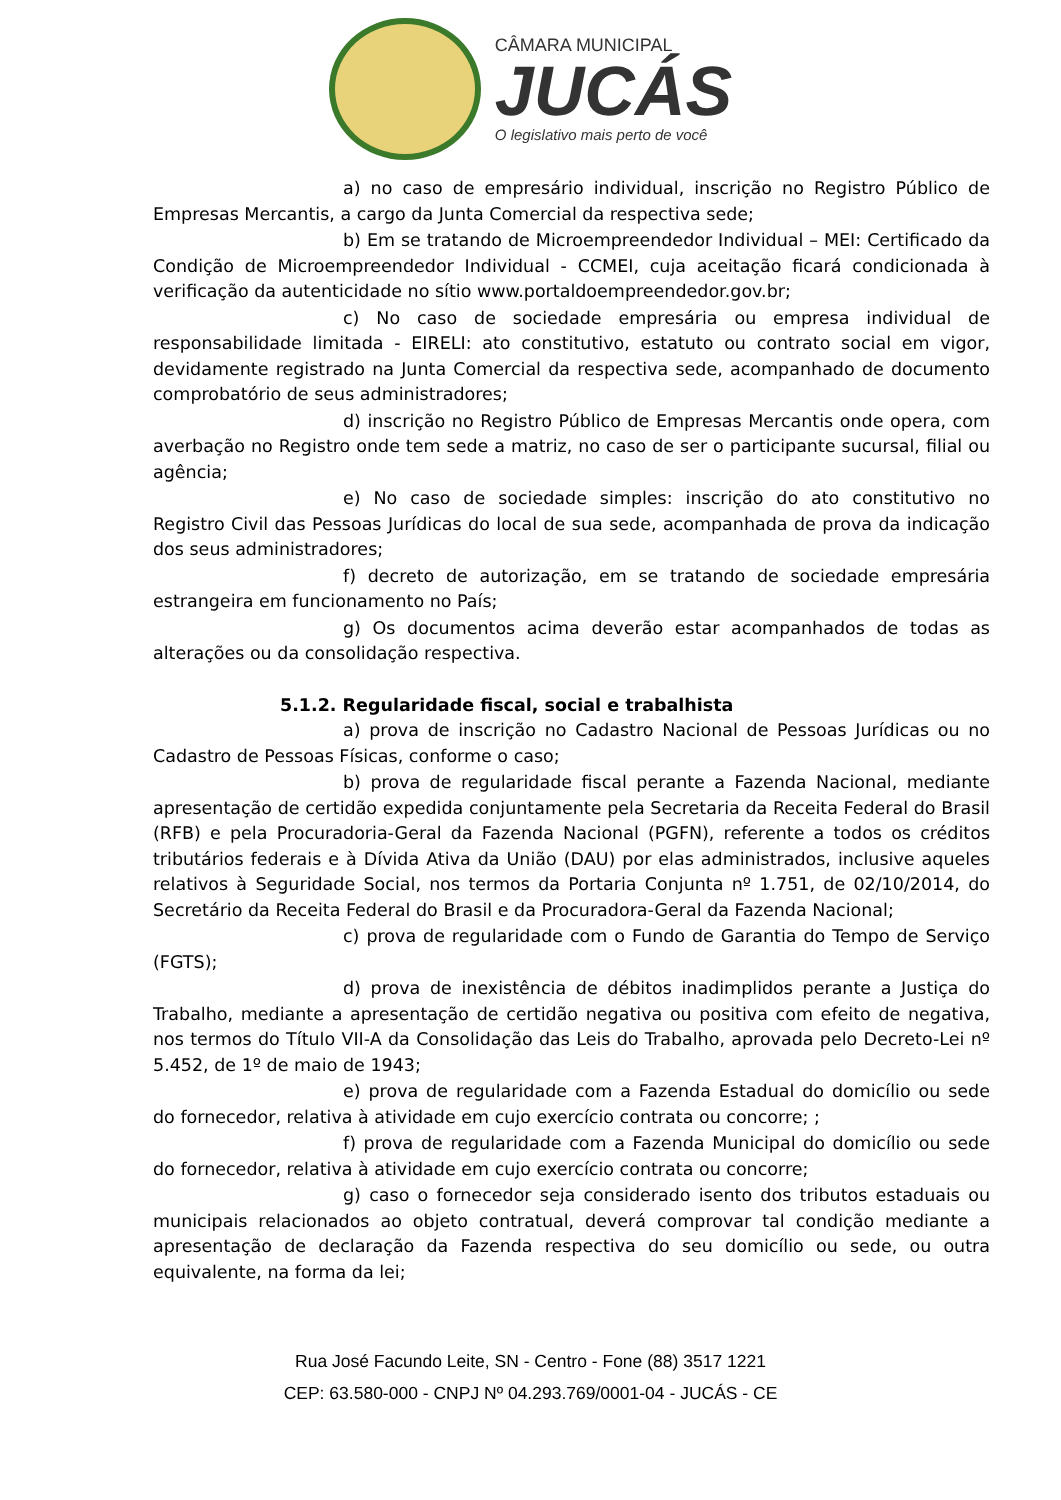CÂMARA MUNICIPAL
JUCÁS
O legislativo mais perto de você
a) no caso de empresário individual, inscrição no Registro Público de Empresas Mercantis, a cargo da Junta Comercial da respectiva sede;
b) Em se tratando de Microempreendedor Individual – MEI: Certificado da Condição de Microempreendedor Individual - CCMEI, cuja aceitação ficará condicionada à verificação da autenticidade no sítio www.portaldoempreendedor.gov.br;
c) No caso de sociedade empresária ou empresa individual de responsabilidade limitada - EIRELI: ato constitutivo, estatuto ou contrato social em vigor, devidamente registrado na Junta Comercial da respectiva sede, acompanhado de documento comprobatório de seus administradores;
d) inscrição no Registro Público de Empresas Mercantis onde opera, com averbação no Registro onde tem sede a matriz, no caso de ser o participante sucursal, filial ou agência;
e) No caso de sociedade simples: inscrição do ato constitutivo no Registro Civil das Pessoas Jurídicas do local de sua sede, acompanhada de prova da indicação dos seus administradores;
f) decreto de autorização, em se tratando de sociedade empresária estrangeira em funcionamento no País;
g) Os documentos acima deverão estar acompanhados de todas as alterações ou da consolidação respectiva.
5.1.2. Regularidade fiscal, social e trabalhista
a) prova de inscrição no Cadastro Nacional de Pessoas Jurídicas ou no Cadastro de Pessoas Físicas, conforme o caso;
b) prova de regularidade fiscal perante a Fazenda Nacional, mediante apresentação de certidão expedida conjuntamente pela Secretaria da Receita Federal do Brasil (RFB) e pela Procuradoria-Geral da Fazenda Nacional (PGFN), referente a todos os créditos tributários federais e à Dívida Ativa da União (DAU) por elas administrados, inclusive aqueles relativos à Seguridade Social, nos termos da Portaria Conjunta nº 1.751, de 02/10/2014, do Secretário da Receita Federal do Brasil e da Procuradora-Geral da Fazenda Nacional;
c) prova de regularidade com o Fundo de Garantia do Tempo de Serviço (FGTS);
d) prova de inexistência de débitos inadimplidos perante a Justiça do Trabalho, mediante a apresentação de certidão negativa ou positiva com efeito de negativa, nos termos do Título VII-A da Consolidação das Leis do Trabalho, aprovada pelo Decreto-Lei nº 5.452, de 1º de maio de 1943;
e) prova de regularidade com a Fazenda Estadual do domicílio ou sede do fornecedor, relativa à atividade em cujo exercício contrata ou concorre; ;
f) prova de regularidade com a Fazenda Municipal do domicílio ou sede do fornecedor, relativa à atividade em cujo exercício contrata ou concorre;
g) caso o fornecedor seja considerado isento dos tributos estaduais ou municipais relacionados ao objeto contratual, deverá comprovar tal condição mediante a apresentação de declaração da Fazenda respectiva do seu domicílio ou sede, ou outra equivalente, na forma da lei;
Rua José Facundo Leite, SN - Centro - Fone (88) 3517 1221
CEP: 63.580-000 - CNPJ Nº 04.293.769/0001-04 - JUCÁS - CE